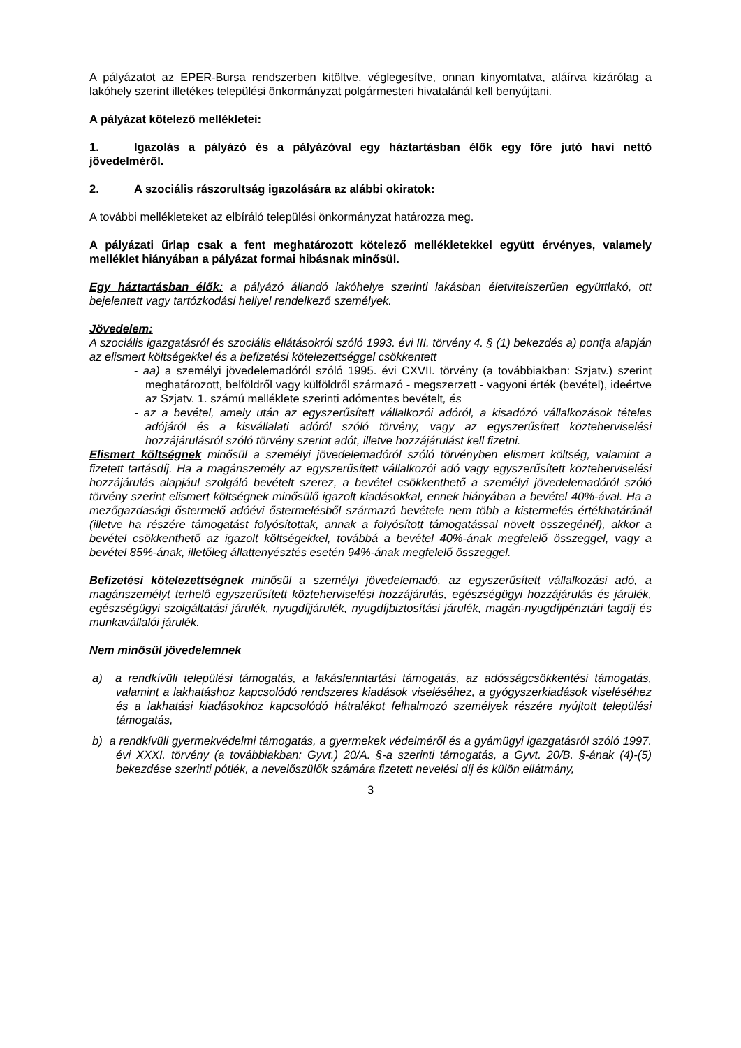A pályázatot az EPER-Bursa rendszerben kitöltve, véglegesítve, onnan kinyomtatva, aláírva kizárólag a lakóhely szerint illetékes települési önkormányzat polgármesteri hivatalánál kell benyújtani.
A pályázat kötelező mellékletei:
1. Igazolás a pályázó és a pályázóval egy háztartásban élők egy főre jutó havi nettó jövedelméről.
2. A szociális rászorultság igazolására az alábbi okiratok:
A további mellékleteket az elbíráló települési önkormányzat határozza meg.
A pályázati űrlap csak a fent meghatározott kötelező mellékletekkel együtt érvényes, valamely melléklet hiányában a pályázat formai hibásnak minősül.
Egy háztartásban élők: a pályázó állandó lakóhelye szerinti lakásban életvitelszerűen együttlakó, ott bejelentett vagy tartózkodási hellyel rendelkező személyek.
Jövedelem:
A szociális igazgatásról és szociális ellátásokról szóló 1993. évi III. törvény 4. § (1) bekezdés a) pontja alapján az elismert költségekkel és a befizetési kötelezettséggel csökkentett
- aa) a személyi jövedelemadóról szóló 1995. évi CXVII. törvény (a továbbiakban: Szjatv.) szerint meghatározott, belföldről vagy külföldről származó - megszerzett - vagyoni érték (bevétel), ideértve az Szjatv. 1. számú melléklete szerinti adómentes bevételt, és
- az a bevétel, amely után az egyszerűsített vállalkozói adóról, a kisadózó vállalkozások tételes adójáról és a kisvállalati adóról szóló törvény, vagy az egyszerűsített közteherviselési hozzájárulásról szóló törvény szerint adót, illetve hozzájárulást kell fizetni.
Elismert költségnek minősül a személyi jövedelemadóról szóló törvényben elismert költség, valamint a fizetett tartásdíj. Ha a magánszemély az egyszerűsített vállalkozói adó vagy egyszerűsített közteherviselési hozzájárulás alapjául szolgáló bevételt szerez, a bevétel csökkenthető a személyi jövedelemadóról szóló törvény szerint elismert költségnek minősülő igazolt kiadásokkal, ennek hiányában a bevétel 40%-ával. Ha a mezőgazdasági őstermelő adóévi őstermelésből származó bevétele nem több a kistermelés értékhatáránál (illetve ha részére támogatást folyósítottak, annak a folyósított támogatással növelt összegénél), akkor a bevétel csökkenthető az igazolt költségekkel, továbbá a bevétel 40%-ának megfelelő összeggel, vagy a bevétel 85%-ának, illetőleg állattenyésztés esetén 94%-ának megfelelő összeggel.
Befizetési kötelezettségnek minősül a személyi jövedelemadó, az egyszerűsített vállalkozási adó, a magánszemélyt terhelő egyszerűsített közteherviselési hozzájárulás, egészségügyi hozzájárulás és járulék, egészségügyi szolgáltatási járulék, nyugdíjjárulék, nyugdíjbiztosítási járulék, magán-nyugdíjpénztári tagdíj és munkavállalói járulék.
Nem minősül jövedelemnek
a) a rendkívüli települési támogatás, a lakásfenntartási támogatás, az adósságcsökkentési támogatás, valamint a lakhatáshoz kapcsolódó rendszeres kiadások viseléséhez, a gyógyszerkiadások viseléséhez és a lakhatási kiadásokhoz kapcsolódó hátralékot felhalmozó személyek részére nyújtott települési támogatás,
b) a rendkívüli gyermekvédelmi támogatás, a gyermekek védelméről és a gyámügyi igazgatásról szóló 1997. évi XXXI. törvény (a továbbiakban: Gyvt.) 20/A. §-a szerinti támogatás, a Gyvt. 20/B. §-ának (4)-(5) bekezdése szerinti pótlék, a nevelőszülők számára fizetett nevelési díj és külön ellátmány,
3